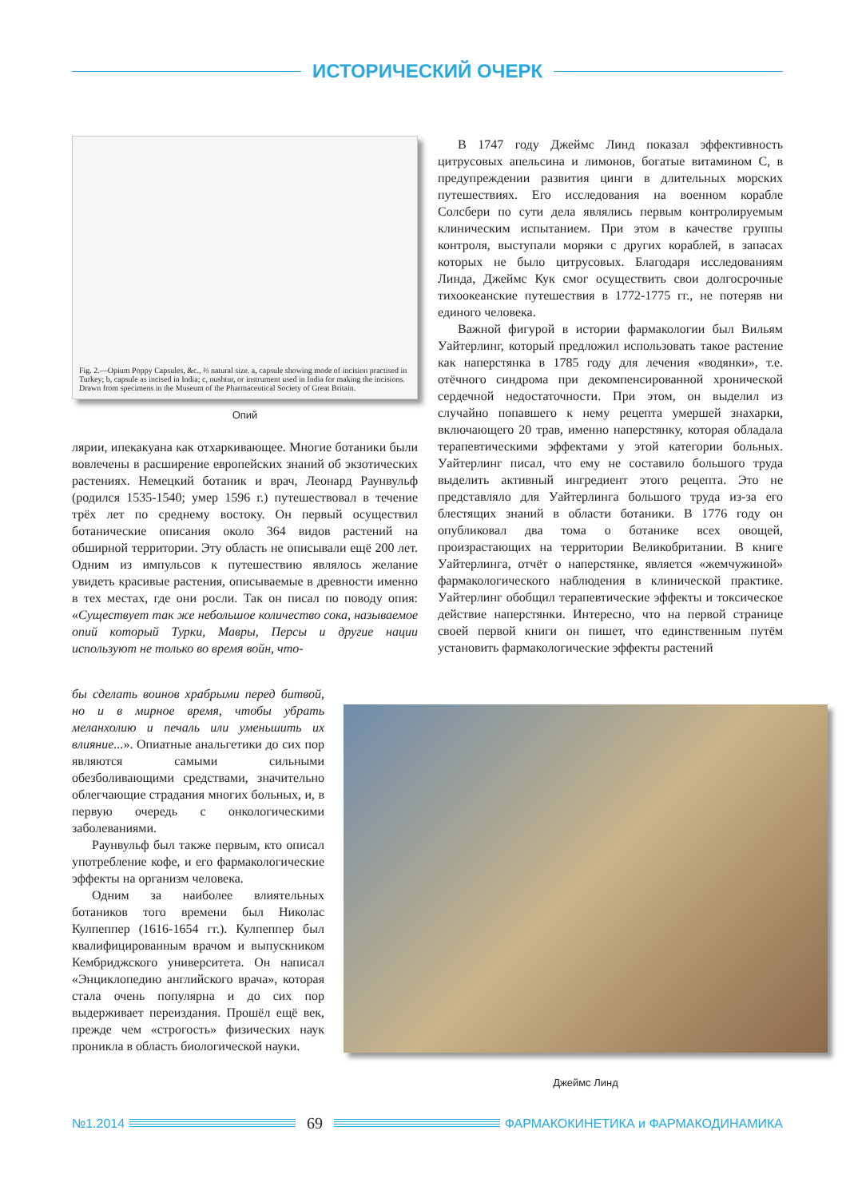ИСТОРИЧЕСКИЙ ОЧЕРК
Fig. 2.—Opium Poppy Capsules, &c., ⅔ natural size. a, capsule showing mode of incision practised in Turkey; b, capsule as incised in India; c, nushtur, or instrument used in India for making the incisions. Drawn from specimens in the Museum of the Pharmaceutical Society of Great Britain.
Опий
лярии, ипекакуана как отхаркивающее. Многие ботаники были вовлечены в расширение европейских знаний об экзотических растениях. Немецкий ботаник и врач, Леонард Раунвульф (родился 1535-1540; умер 1596 г.) путешествовал в течение трёх лет по среднему востоку. Он первый осуществил ботанические описания около 364 видов растений на обширной территории. Эту область не описывали ещё 200 лет. Одним из импульсов к путешествию являлось желание увидеть красивые растения, описываемые в древности именно в тех местах, где они росли. Так он писал по поводу опия: «Существует так же небольшое количество сока, называемое опий который Турки, Мавры, Персы и другие нации используют не только во время войн, что-
бы сделать воинов храбрыми перед битвой, но и в мирное время, чтобы убрать меланхолию и печаль или уменьшить их влияние...». Опиатные анальгетики до сих пор являются самыми сильными обезболивающими средствами, значительно облегчающие страдания многих больных, и, в первую очередь с онкологическими заболеваниями.
Раунвульф был также первым, кто описал употребление кофе, и его фармакологические эффекты на организм человека.
Одним за наиболее влиятельных ботаников того времени был Николас Кулпеппер (1616-1654 гг.). Кулпеппер был квалифицированным врачом и выпускником Кембриджского университета. Он написал «Энциклопедию английского врача», которая стала очень популярна и до сих пор выдерживает переиздания. Прошёл ещё век, прежде чем «строгость» физических наук проникла в область биологической науки.
В 1747 году Джеймс Линд показал эффективность цитрусовых апельсина и лимонов, богатые витамином С, в предупреждении развития цинги в длительных морских путешествиях. Его исследования на военном корабле Солсбери по сути дела являлись первым контролируемым клиническим испытанием. При этом в качестве группы контроля, выступали моряки с других кораблей, в запасах которых не было цитрусовых. Благодаря исследованиям Линда, Джеймс Кук смог осуществить свои долгосрочные тихоокеанские путешествия в 1772-1775 гг., не потеряв ни единого человека.
Важной фигурой в истории фармакологии был Вильям Уайтерлинг, который предложил использовать такое растение как наперстянка в 1785 году для лечения «водянки», т.е. отёчного синдрома при декомпенсированной хронической сердечной недостаточности. При этом, он выделил из случайно попавшего к нему рецепта умершей знахарки, включающего 20 трав, именно наперстянку, которая обладала терапевтическими эффектами у этой категории больных. Уайтерлинг писал, что ему не составило большого труда выделить активный ингредиент этого рецепта. Это не представляло для Уайтерлинга большого труда из-за его блестящих знаний в области ботаники. В 1776 году он опубликовал два тома о ботанике всех овощей, произрастающих на территории Великобритании. В книге Уайтерлинга, отчёт о наперстянке, является «жемчужиной» фармакологического наблюдения в клинической практике. Уайтерлинг обобщил терапевтические эффекты и токсическое действие наперстянки. Интересно, что на первой странице своей первой книги он пишет, что единственным путём установить фармакологические эффекты растений
Джеймс Линд
№1.2014
69
ФАРМАКОКИНЕТИКА и ФАРМАКОДИНАМИКА